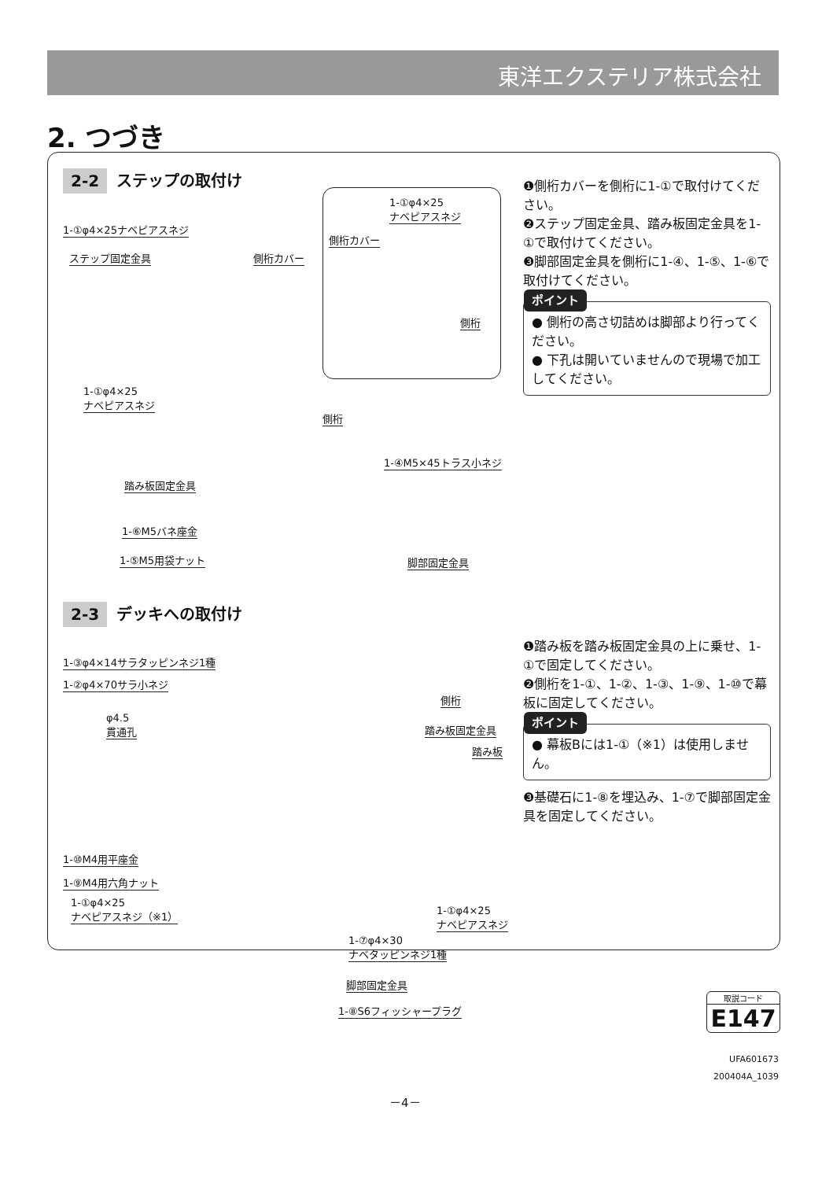東洋エクステリア株式会社
2. つづき
2-2 ステップの取付け
❶側桁カバーを側桁に1-①で取付けてください。
❷ステップ固定金具、踏み板固定金具を1-①で取付けてください。
❸脚部固定金具を側桁に1-④、1-⑤、1-⑥で取付けてください。
ポイント
● 側桁の高さ切詰めは脚部より行ってください。
● 下孔は開いていませんので現場で加工してください。
1-①φ4×25
ナベピアスネジ
側桁カバー
側桁
1-①φ4×25ナベピアスネジ
ステップ固定金具 側桁カバー
1-①φ4×25
ナベピアスネジ
側桁
1-④M5×45トラス小ネジ
踏み板固定金具
1-⑥M5バネ座金
1-⑤M5用袋ナット 脚部固定金具
2-3 デッキへの取付け
❶踏み板を踏み板固定金具の上に乗せ、1-①で固定してください。
❷側桁を1-①、1-②、1-③、1-⑨、1-⑩で幕板に固定してください。
ポイント
● 幕板Bには1-①（※1）は使用しません。
❸基礎石に1-⑧を埋込み、1-⑦で脚部固定金具を固定してください。
1-③φ4×14サラタッピンネジ1種
1-②φ4×70サラ小ネジ
側桁
φ4.5
貫通孔
踏み板固定金具
踏み板
1-⑩M4用平座金
1-⑨M4用六角ナット
1-①φ4×25
ナベピアスネジ（※1）
1-①φ4×25
ナベピアスネジ
1-⑦φ4×30
ナベタッピンネジ1種
脚部固定金具
1-⑧S6フィッシャープラグ
取説コード
E147
UFA601673
200404A_1039
－4－